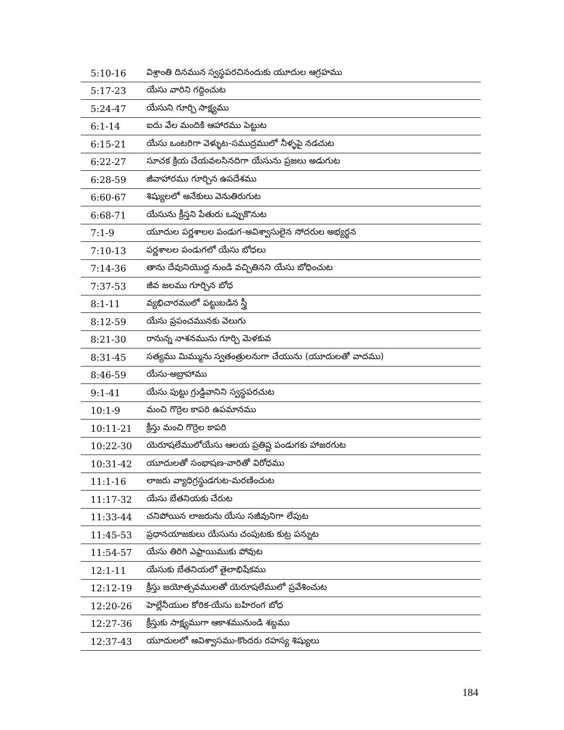| 5:10-16 | విశ్రాంతి దినమున స్వస్థపరచినందుకు యూదుల ఆగ్రహము |
| 5:17-23 | యేసు వారిని గద్దించుట |
| 5:24-47 | యేసుని గూర్చి సాక్ష్యము |
| 6:1-14 | ఐదు వేల మందికి ఆహారము పెట్టుట |
| 6:15-21 | యేసు ఒంటరిగా వెళ్ళుట-సముద్రములో నీళ్ళపై నడచుట |
| 6:22-27 | సూచక క్రియ చేయవలసినదిగా యేసును ప్రజలు అడుగుట |
| 6:28-59 | జీవాహారము గూర్చిన ఉపదేశము |
| 6:60-67 | శిష్యులలో అనేకులు వెనుతిరుగుట |
| 6:68-71 | యేసును క్రీస్తని పేతురు ఒప్పుకొనుట |
| 7:1-9 | యూదుల పర్ణశాలల పండుగ-అవిశ్వాసులైన సోదరుల అభ్యర్థన |
| 7:10-13 | పర్ణశాలల పండుగలో యేసు బోధలు |
| 7:14-36 | తాను దేవునియొద్ద నుండి వచ్చితినని యేసు బోధించుట |
| 7:37-53 | జీవ జలము గూర్చిన బోధ |
| 8:1-11 | వ్యభిచారములో పట్టుబడిన స్త్రీ |
| 8:12-59 | యేసు ప్రపంచమునకు వెలుగు |
| 8:21-30 | రానున్న నాశనమును గూర్చి మెళకువ |
| 8:31-45 | సత్యము మిమ్మును స్వతంత్రులనుగా చేయును (యూదులతో వాదము) |
| 8:46-59 | యేసు-అబ్రాహాము |
| 9:1-41 | యేసు పుట్టు గ్రుడ్డివానిని స్వస్థపరచుట |
| 10:1-9 | మంచి గొర్రెల కాపరి ఉపమానము |
| 10:11-21 | క్రీస్తు మంచి గొర్రెల కాపరి |
| 10:22-30 | యెరూషలేములోయేసు ఆలయ ప్రతిష్ట పండుగకు హాజరగుట |
| 10:31-42 | యూదులతో సంభాషణ-వారితో విరోధము |
| 11:1-16 | లాజరు వ్యాధిగ్రస్థుడగుట-మరణించుట |
| 11:17-32 | యేసు బేతనియకు చేరుట |
| 11:33-44 | చనిపోయిన లాజరును యేసు సజీవునిగా లేపుట |
| 11:45-53 | ప్రధానయాజకులు యేసును చంపుటకు కుట్ర పన్నుట |
| 11:54-57 | యేసు తిరిగి ఎఫ్రాయిముకు పోవుట |
| 12:1-11 | యేసుకు బేతనియలో తైలాభిషేకము |
| 12:12-19 | క్రీస్తు జయోత్సవములతో యెరూషలేములో ప్రవేశించుట |
| 12:20-26 | హెల్లేనీయుల కోరిక-యేసు బహిరంగ బోధ |
| 12:27-36 | క్రీస్తుకు సాక్ష్యముగా ఆకాశమునుండి శబ్దము |
| 12:37-43 | యూదులలో అవిశ్వాసము-కొందరు రహస్య శిష్యులు |
184